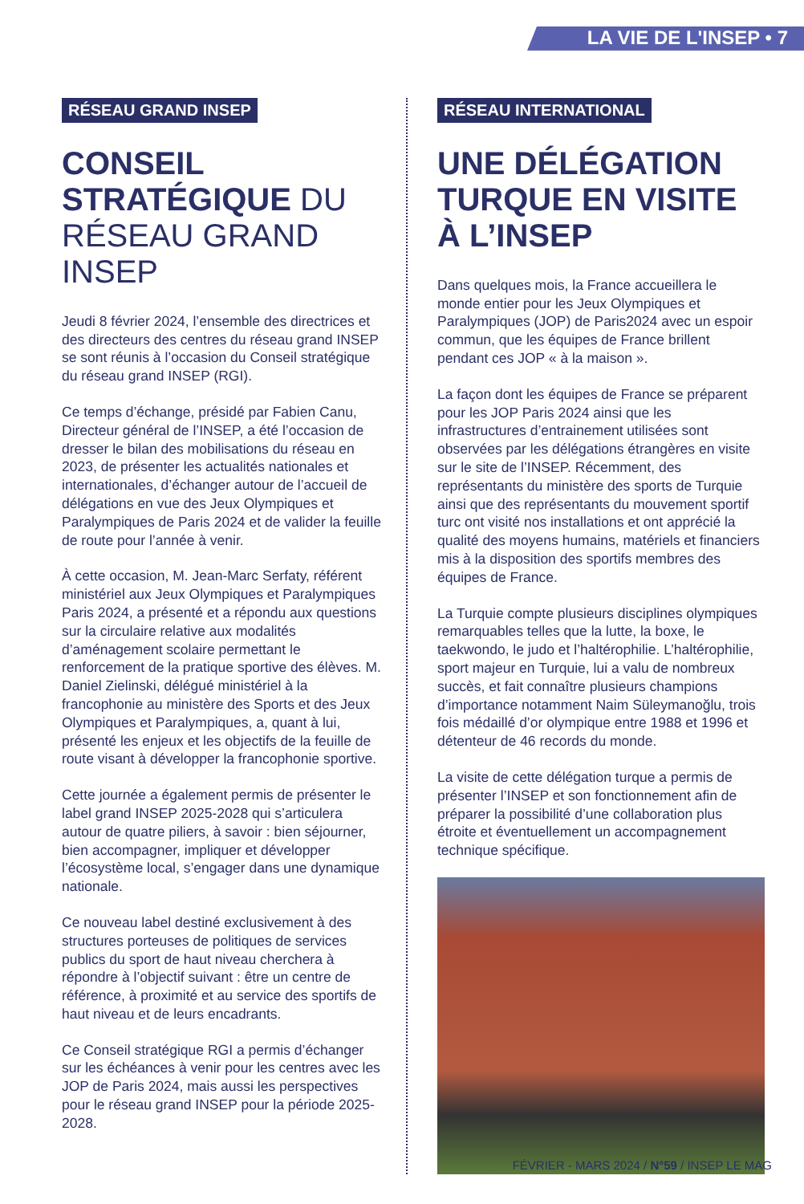LA VIE DE L'INSEP • 7
RÉSEAU GRAND INSEP
CONSEIL STRATÉGIQUE DU RÉSEAU GRAND INSEP
Jeudi 8 février 2024, l’ensemble des directrices et des directeurs des centres du réseau grand INSEP se sont réunis à l’occasion du Conseil stratégique du réseau grand INSEP (RGI).
Ce temps d’échange, présidé par Fabien Canu, Directeur général de l’INSEP, a été l’occasion de dresser le bilan des mobilisations du réseau en 2023, de présenter les actualités nationales et internationales, d’échanger autour de l’accueil de délégations en vue des Jeux Olympiques et Paralympiques de Paris 2024 et de valider la feuille de route pour l’année à venir.
À cette occasion, M. Jean-Marc Serfaty, référent ministériel aux Jeux Olympiques et Paralympiques Paris 2024, a présenté et a répondu aux questions sur la circulaire relative aux modalités d’aménagement scolaire permettant le renforcement de la pratique sportive des élèves. M. Daniel Zielinski, délégué ministériel à la francophonie au ministère des Sports et des Jeux Olympiques et Paralympiques, a, quant à lui, présenté les enjeux et les objectifs de la feuille de route visant à développer la francophonie sportive.
Cette journée a également permis de présenter le label grand INSEP 2025-2028 qui s’articulera autour de quatre piliers, à savoir : bien séjourner, bien accompagner, impliquer et développer l’écosystème local, s’engager dans une dynamique nationale.
Ce nouveau label destiné exclusivement à des structures porteuses de politiques de services publics du sport de haut niveau cherchera à répondre à l’objectif suivant : être un centre de référence, à proximité et au service des sportifs de haut niveau et de leurs encadrants.
Ce Conseil stratégique RGI a permis d’échanger sur les échéances à venir pour les centres avec les JOP de Paris 2024, mais aussi les perspectives pour le réseau grand INSEP pour la période 2025-2028.
RÉSEAU INTERNATIONAL
UNE DÉLÉGATION TURQUE EN VISITE À L’INSEP
Dans quelques mois, la France accueillera le monde entier pour les Jeux Olympiques et Paralympiques (JOP) de Paris2024 avec un espoir commun, que les équipes de France brillent pendant ces JOP « à la maison ».
La façon dont les équipes de France se préparent pour les JOP Paris 2024 ainsi que les infrastructures d’entrainement utilisées sont observées par les délégations étrangères en visite sur le site de l’INSEP. Récemment, des représentants du ministère des sports de Turquie ainsi que des représentants du mouvement sportif turc ont visité nos installations et ont apprécié la qualité des moyens humains, matériels et financiers mis à la disposition des sportifs membres des équipes de France.
La Turquie compte plusieurs disciplines olympiques remarquables telles que la lutte, la boxe, le taekwondo, le judo et l’haltérophilie. L’haltérophilie, sport majeur en Turquie, lui a valu de nombreux succès, et fait connaître plusieurs champions d’importance notamment Naim Süleymanoğlu, trois fois médaillé d’or olympique entre 1988 et 1996 et détenteur de 46 records du monde.
La visite de cette délégation turque a permis de présenter l’INSEP et son fonctionnement afin de préparer la possibilité d’une collaboration plus étroite et éventuellement un accompagnement technique spécifique.
FÉVRIER - MARS 2024 / N°59 / INSEP LE MAG